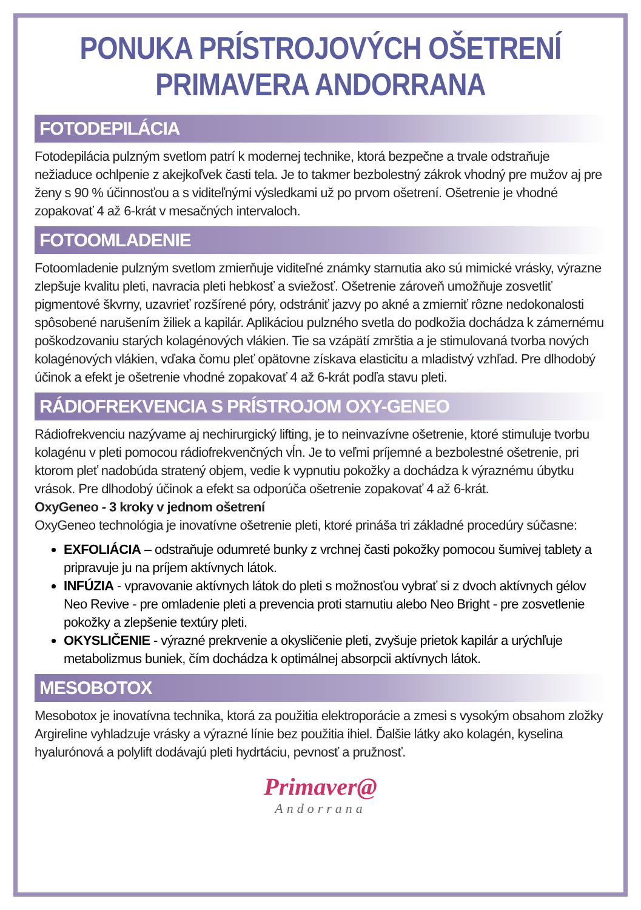PONUKA PRÍSTROJOVÝCH OŠETRENÍ
PRIMAVERA ANDORRANA
FOTODEPILÁCIA
Fotodepilácia pulzným svetlom patrí k modernej technike, ktorá bezpečne a trvale odstraňuje nežiaduce ochlpenie z akejkoľvek časti tela. Je to takmer bezbolestný zákrok vhodný pre mužov aj pre ženy s 90 % účinnosťou a s viditeľnými výsledkami už po prvom ošetrení. Ošetrenie je vhodné zopakovať 4 až 6-krát v mesačných intervaloch.
FOTOOMLADENIE
Fotoomladenie pulzným svetlom zmierňuje viditeľné známky starnutia ako sú mimické vrásky, výrazne zlepšuje kvalitu pleti, navracia pleti hebkosť a sviežosť. Ošetrenie zároveň umožňuje zosvetliť pigmentové škvrny, uzavrieť rozšírené póry, odstrániť jazvy po akné a zmierniť rôzne nedokonalosti spôsobené narušením žiliek a kapilár. Aplikáciou pulzného svetla do podkožia dochádza k zámernému poškodzovaniu starých kolagénových vlákien. Tie sa vzápätí zmrštia a je stimulovaná tvorba nových kolagénových vlákien, vďaka čomu pleť opätovne získava elasticitu a mladistvý vzhľad. Pre dlhodobý účinok a efekt je ošetrenie vhodné zopakovať 4 až 6-krát podľa stavu pleti.
RÁDIOFREKVENCIA S PRÍSTROJOM OXY-GENEO
Rádiofrekvenciu nazývame aj nechirurgický lifting, je to neinvazívne ošetrenie, ktoré stimuluje tvorbu kolagénu v pleti pomocou rádiofrekvenčných vĺn. Je to veľmi príjemné a bezbolestné ošetrenie, pri ktorom pleť nadobúda stratený objem, vedie k vypnutiu pokožky a dochádza k výraznému úbytku vrások. Pre dlhodobý účinok a efekt sa odporúča ošetrenie zopakovať 4 až 6-krát.
OxyGeneo - 3 kroky v jednom ošetrení
OxyGeneo technológia je inovatívne ošetrenie pleti, ktoré prináša tri základné procedúry súčasne:
EXFOLIÁCIA – odstraňuje odumreté bunky z vrchnej časti pokožky pomocou šumivej tablety a pripravuje ju na príjem aktívnych látok.
INFÚZIA - vpravovanie aktívnych látok do pleti s možnosťou vybrať si z dvoch aktívnych gélov Neo Revive - pre omladenie pleti a prevencia proti starnutiu alebo Neo Bright - pre zosvetlenie pokožky a zlepšenie textúry pleti.
OKYSLIČENIE - výrazné prekrvenie a okysličenie pleti, zvyšuje prietok kapilár a urýchľuje metabolizmus buniek, čím dochádza k optimálnej absorpcii aktívnych látok.
MESOBOTOX
Mesobotox je inovatívna technika, ktorá za použitia elektroporácie a zmesi s vysokým obsahom zložky Argireline vyhladzuje vrásky a výrazné línie bez použitia ihiel. Ďalšie látky ako kolagén, kyselina hyalurónová a polylift dodávajú pleti hydrtáciu, pevnosť a pružnosť.
Primaver@
Andorrana